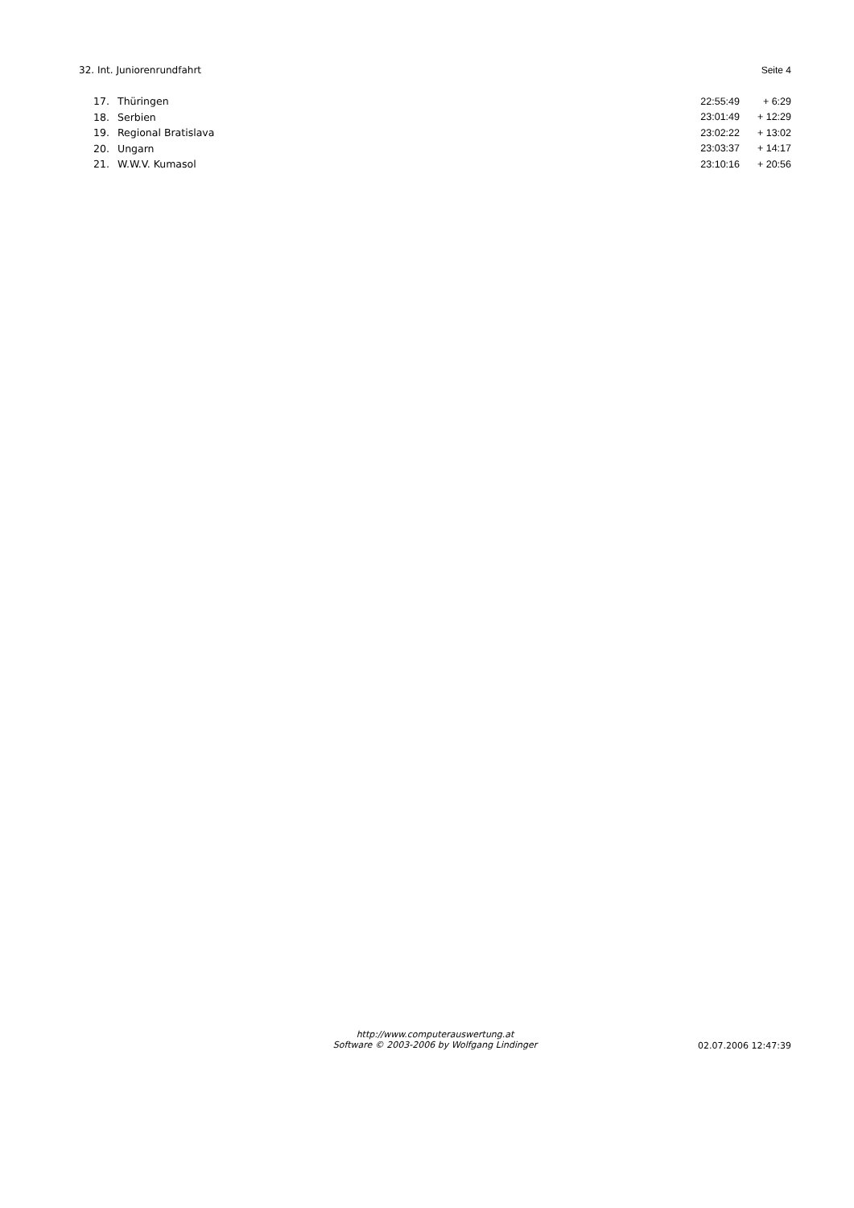32. Int. Juniorenrundfahrt Seite 4
| 17. | Thüringen | 22:55:49 | + 6:29 |
| 18. | Serbien | 23:01:49 | + 12:29 |
| 19. | Regional Bratislava | 23:02:22 | + 13:02 |
| 20. | Ungarn | 23:03:37 | + 14:17 |
| 21. | W.W.V. Kumasol | 23:10:16 | + 20:56 |
http://www.computerauswertung.at
Software © 2003-2006 by Wolfgang Lindinger
02.07.2006 12:47:39